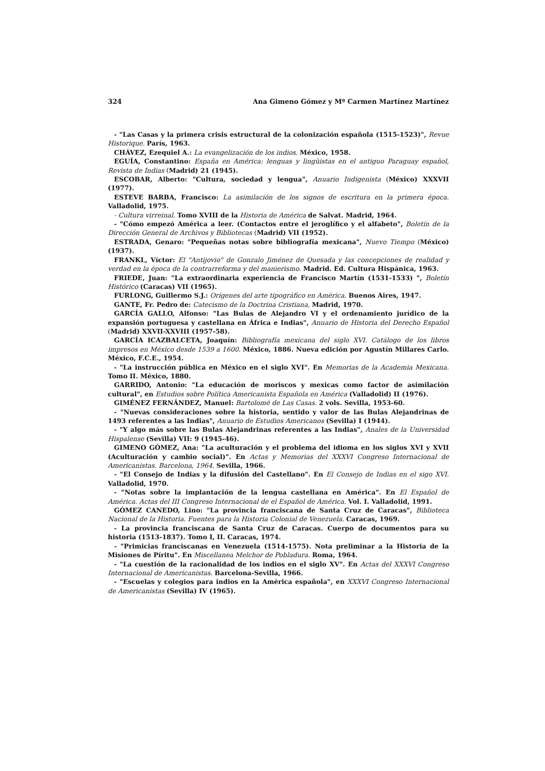324 Ana Gimeno Gómez y Mª Carmen Martínez Martínez
- "Las Casas y la primera crisis estructural de la colonización española (1515-1523)", Revue Historique. París, 1963.
CHÁVEZ, Ezequiel A.: La evangelización de los indios. México, 1958.
EGUÍA, Constantino: España en América: lenguas y lingüistas en el antiguo Paraguay español, Revista de Indias (Madrid) 21 (1945).
ESCOBAR, Alberto: "Cultura, sociedad y lengua", Anuario Indigenista (México) XXXVII (1977).
ESTEVE BARBA, Francisco: La asimilación de los signos de escritura en la primera época. Valladolid, 1975.
- Cultura virreinal. Tomo XVIII de la Historia de América de Salvat. Madrid, 1964.
- "Cómo empezó América a leer. (Contactos entre el jeroglífico y el alfabeto", Boletín de la Dirección General de Archivos y Bibliotecas (Madrid) VII (1952).
ESTRADA, Genaro: "Pequeñas notas sobre bibliografía mexicana", Nuevo Tiempo (México) (1937).
FRANKL, Víctor: El "Antijovio" de Gonzalo Jiménez de Quesada y las concepciones de realidad y verdad en la época de la contrarreforma y del manierismo. Madrid. Ed. Cultura Hispánica, 1963.
FRIEDE, Juan: "La extraordinaria experiencia de Francisco Martín (1531-1533) ", Boletín Histórico (Caracas) VII (1965).
FURLONG, Guillermo S.J.: Orígenes del arte tipográfico en América. Buenos Aires, 1947.
GANTE, Fr. Pedro de: Catecismo de la Doctrina Cristiana, Madrid, 1970.
GARCÍA GALLO, Alfonso: "Las Bulas de Alejandro VI y el ordenamiento jurídico de la expansión portuguesa y castellana en África e Indias", Anuario de Historia del Derecho Español (Madrid) XXVII-XXVIII (1957-58).
GARCÍA ICAZBALCETA, Joaquín: Bibliografía mexicana del siglo XVI. Catálogo de los libros impresos en México desde 1539 a 1600. México, 1886. Nueva edición por Agustín Millares Carlo. México, F.C.E., 1954.
- "La instrucción pública en México en el siglo XVI". En Memorias de la Academia Mexicana. Tomo II. México, 1880.
GARRIDO, Antonio: "La educación de moriscos y mexicas como factor de asimilación cultural", en Estudios sobre Política Americanista Española en América (Valladolid) II (1976).
GIMÉNEZ FERNÁNDEZ, Manuel: Bartolomé de Las Casas. 2 vols. Sevilla, 1953-60.
- "Nuevas consideraciones sobre la historia, sentido y valor de las Bulas Alejandrinas de 1493 referentes a las Indias", Anuario de Estudios Americanos (Sevilla) I (1944).
- "Y algo más sobre las Bulas Alejandrinas referentes a las Indias", Anales de la Universidad Hispalense (Sevilla) VII: 9 (1945-46).
GIMENO GÓMEZ, Ana: "La aculturación y el problema del idioma en los siglos XVI y XVII (Aculturación y cambio social)". En Actas y Memorias del XXXVI Congreso Internacional de Americanistas. Barcelona, 1964. Sevilla, 1966.
- "El Consejo de Indias y la difusión del Castellano". En El Consejo de Indias en el sigo XVI. Valladolid, 1970.
- "Notas sobre la implantación de la lengua castellana en América". En El Español de América. Actas del III Congreso Internacional de el Español de América. Vol. I. Valladolid, 1991.
GÓMEZ CANEDO, Lino: "La provincia franciscana de Santa Cruz de Caracas", Biblioteca Nacional de la Historia. Fuentes para la Historia Colonial de Venezuela. Caracas, 1969.
- La provincia franciscana de Santa Cruz de Caracas. Cuerpo de documentos para su historia (1513-1837). Tomo I, II. Caracas, 1974.
- "Primicias franciscanas en Venezuela (1514-1575). Nota preliminar a la Historia de la Misiones de Píritu". En Miscellanea Melchor de Pobladura. Roma, 1964.
- "La cuestión de la racionalidad de los indios en el siglo XV". En Actas del XXXVI Congreso Internacional de Americanistas. Barcelona-Sevilla, 1966.
- "Escuelas y colegios para indios en la América española", en XXXVI Congreso Internacional de Americanistas (Sevilla) IV (1965).